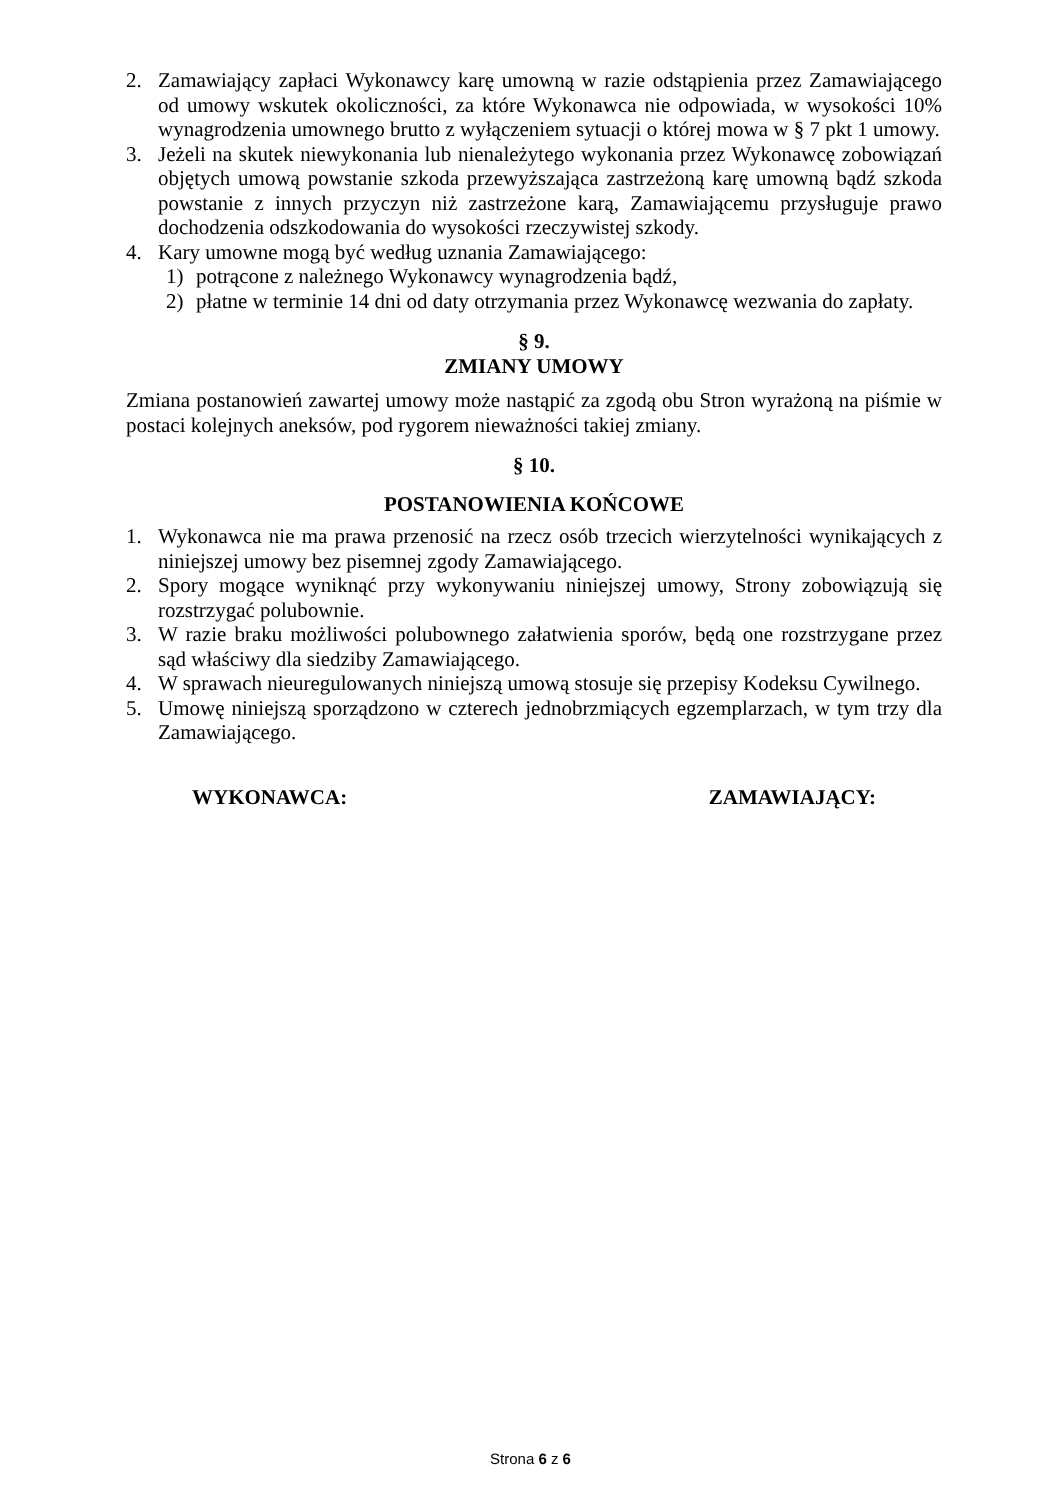2. Zamawiający zapłaci Wykonawcy karę umowną w razie odstąpienia przez Zamawiającego od umowy wskutek okoliczności, za które Wykonawca nie odpowiada, w wysokości 10% wynagrodzenia umownego brutto z wyłączeniem sytuacji o której mowa w § 7 pkt 1 umowy.
3. Jeżeli na skutek niewykonania lub nienależytego wykonania przez Wykonawcę zobowiązań objętych umową powstanie szkoda przewyższająca zastrzeżoną karę umowną bądź szkoda powstanie z innych przyczyn niż zastrzeżone karą, Zamawiającemu przysługuje prawo dochodzenia odszkodowania do wysokości rzeczywistej szkody.
4. Kary umowne mogą być według uznania Zamawiającego:
1) potrącone z należnego Wykonawcy wynagrodzenia bądź,
2) płatne w terminie 14 dni od daty otrzymania przez Wykonawcę wezwania do zapłaty.
§ 9.
ZMIANY UMOWY
Zmiana postanowień zawartej umowy może nastąpić za zgodą obu Stron wyrażoną na piśmie w postaci kolejnych aneksów, pod rygorem nieważności takiej zmiany.
§ 10.
POSTANOWIENIA KOŃCOWE
1. Wykonawca nie ma prawa przenosić na rzecz osób trzecich wierzytelności wynikających z niniejszej umowy bez pisemnej zgody Zamawiającego.
2. Spory mogące wyniknąć przy wykonywaniu niniejszej umowy, Strony zobowiązują się rozstrzygać polubownie.
3. W razie braku możliwości polubownego załatwienia sporów, będą one rozstrzygane przez sąd właściwy dla siedziby Zamawiającego.
4. W sprawach nieuregulowanych niniejszą umową stosuje się przepisy Kodeksu Cywilnego.
5. Umowę niniejszą sporządzono w czterech jednobrzmiących egzemplarzach, w tym trzy dla Zamawiającego.
WYKONAWCA: ZAMAWIAJĄCY:
Strona 6 z 6